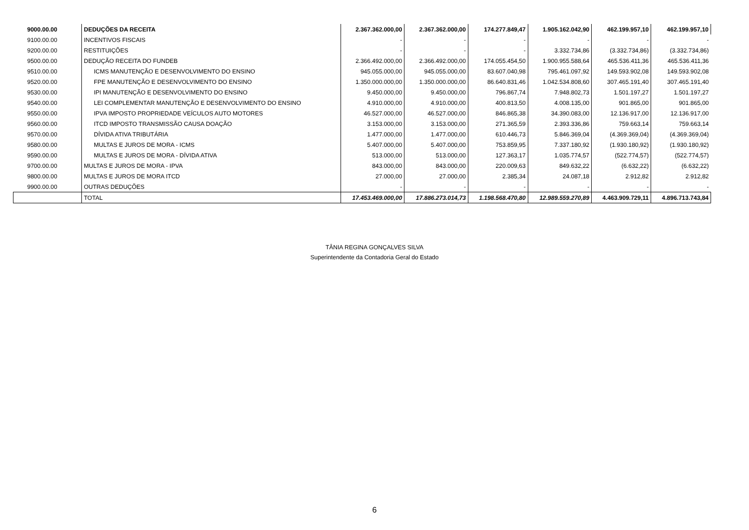| 9000.00.00 | DEDUÇÕES DA RECEITA | 2.367.362.000,00 | 2.367.362.000,00 | 174.277.849,47 | 1.905.162.042,90 | 462.199.957,10 | 462.199.957,10 |
| 9100.00.00 | INCENTIVOS FISCAIS | - | - | - | - | - | - |
| 9200.00.00 | RESTITUIÇÕES | - | - | - | 3.332.734,86 | (3.332.734,86) | (3.332.734,86) |
| 9500.00.00 | DEDUÇÃO RECEITA DO FUNDEB | 2.366.492.000,00 | 2.366.492.000,00 | 174.055.454,50 | 1.900.955.588,64 | 465.536.411,36 | 465.536.411,36 |
| 9510.00.00 | ICMS MANUTENÇÃO E DESENVOLVIMENTO DO ENSINO | 945.055.000,00 | 945.055.000,00 | 83.607.040,98 | 795.461.097,92 | 149.593.902,08 | 149.593.902,08 |
| 9520.00.00 | FPE MANUTENÇÃO E DESENVOLVIMENTO DO ENSINO | 1.350.000.000,00 | 1.350.000.000,00 | 86.640.831,46 | 1.042.534.808,60 | 307.465.191,40 | 307.465.191,40 |
| 9530.00.00 | IPI MANUTENÇÃO E DESENVOLVIMENTO DO ENSINO | 9.450.000,00 | 9.450.000,00 | 796.867,74 | 7.948.802,73 | 1.501.197,27 | 1.501.197,27 |
| 9540.00.00 | LEI COMPLEMENTAR MANUTENÇÃO E DESENVOLVIMENTO DO ENSINO | 4.910.000,00 | 4.910.000,00 | 400.813,50 | 4.008.135,00 | 901.865,00 | 901.865,00 |
| 9550.00.00 | IPVA IMPOSTO PROPRIEDADE VEÍCULOS AUTO MOTORES | 46.527.000,00 | 46.527.000,00 | 846.865,38 | 34.390.083,00 | 12.136.917,00 | 12.136.917,00 |
| 9560.00.00 | ITCD IMPOSTO TRANSMISSÃO CAUSA DOAÇÃO | 3.153.000,00 | 3.153.000,00 | 271.365,59 | 2.393.336,86 | 759.663,14 | 759.663,14 |
| 9570.00.00 | DÍVIDA ATIVA TRIBUTÁRIA | 1.477.000,00 | 1.477.000,00 | 610.446,73 | 5.846.369,04 | (4.369.369,04) | (4.369.369,04) |
| 9580.00.00 | MULTAS E JUROS DE MORA - ICMS | 5.407.000,00 | 5.407.000,00 | 753.859,95 | 7.337.180,92 | (1.930.180,92) | (1.930.180,92) |
| 9590.00.00 | MULTAS E JUROS DE MORA - DÍVIDA ATIVA | 513.000,00 | 513.000,00 | 127.363,17 | 1.035.774,57 | (522.774,57) | (522.774,57) |
| 9700.00.00 | MULTAS E JUROS DE MORA - IPVA | 843.000,00 | 843.000,00 | 220.009,63 | 849.632,22 | (6.632,22) | (6.632,22) |
| 9800.00.00 | MULTAS E JUROS DE MORA ITCD | 27.000,00 | 27.000,00 | 2.385,34 | 24.087,18 | 2.912,82 | 2.912,82 |
| 9900.00.00 | OUTRAS DEDUÇÕES | - | - | - | - | - | - |
| | TOTAL | 17.453.469.000,00 | 17.886.273.014,73 | 1.198.568.470,80 | 12.989.559.270,89 | 4.463.909.729,11 | 4.896.713.743,84 |
TÂNIA REGINA GONÇALVES SILVA
Superintendente da Contadoria Geral do Estado
6